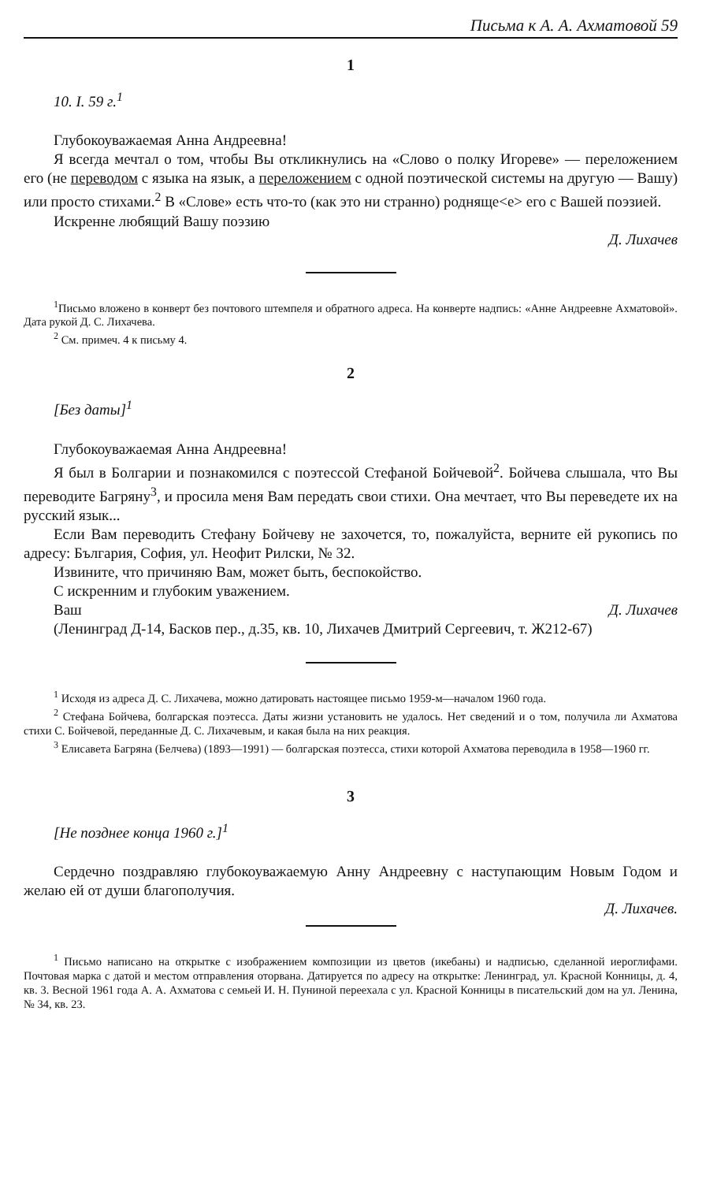Письма к А. А. Ахматовой 59
1
10. I. 59 г.<sup>1</sup>
Глубокоуважаемая Анна Андреевна!
Я всегда мечтал о том, чтобы Вы откликнулись на «Слово о полку Игореве» — переложением его (не переводом с языка на язык, а переложением с одной поэтической системы на другую — Вашу) или просто стихами.<sup>2</sup> В «Слове» есть что-то (как это ни странно) родняще<е> его с Вашей поэзией.
Искренне любящий Вашу поэзию
Д. Лихачев
<sup>1</sup> Письмо вложено в конверт без почтового штемпеля и обратного адреса. На конверте надпись: «Анне Андреевне Ахматовой». Дата рукой Д. С. Лихачева.
<sup>2</sup> См. примеч. 4 к письму 4.
2
[Без даты]<sup>1</sup>
Глубокоуважаемая Анна Андреевна!
Я был в Болгарии и познакомился с поэтессой Стефаной Бойчевой<sup>2</sup>. Бойчева слышала, что Вы переводите Багряну<sup>3</sup>, и просила меня Вам передать свои стихи. Она мечтает, что Вы переведете их на русский язык...
Если Вам переводить Стефану Бойчеву не захочется, то, пожалуйста, верните ей рукопись по адресу: България, София, ул. Неофит Рилски, № 32.
Извините, что причиняю Вам, может быть, беспокойство.
С искренним и глубоким уважением.
Ваш Д. Лихачев
(Ленинград Д-14, Басков пер., д.35, кв. 10, Лихачев Дмитрий Сергеевич, т. Ж212-67)
<sup>1</sup> Исходя из адреса Д. С. Лихачева, можно датировать настоящее письмо 1959-м—началом 1960 года.
<sup>2</sup> Стефана Бойчева, болгарская поэтесса. Даты жизни установить не удалось. Нет сведений и о том, получила ли Ахматова стихи С. Бойчевой, переданные Д. С. Лихачевым, и какая была на них реакция.
<sup>3</sup> Елисавета Багряна (Белчева) (1893—1991) — болгарская поэтесса, стихи которой Ахматова переводила в 1958—1960 гг.
3
[Не позднее конца 1960 г.]<sup>1</sup>
Сердечно поздравляю глубокоуважаемую Анну Андреевну с наступающим Новым Годом и желаю ей от души благополучия.
Д. Лихачев.
<sup>1</sup> Письмо написано на открытке с изображением композиции из цветов (икебаны) и надписью, сделанной иероглифами. Почтовая марка с датой и местом отправления оторвана. Датируется по адресу на открытке: Ленинград, ул. Красной Конницы, д. 4, кв. 3. Весной 1961 года А. А. Ахматова с семьей И. Н. Пуниной переехала с ул. Красной Конницы в писательский дом на ул. Ленина, № 34, кв. 23.